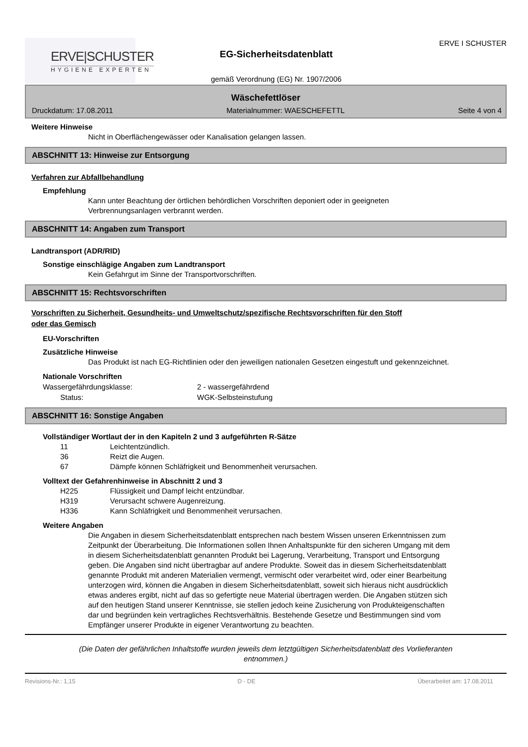ERVE|SCHUSTER
HYGIENE EXPERTEN
EG-Sicherheitsdatenblatt
gemäß Verordnung (EG) Nr. 1907/2006
ERVE I SCHUSTER
Wäschefettlöser
Druckdatum: 17.08.2011 Materialnummer: WAESCHEFETTL Seite 4 von 4
Weitere Hinweise
Nicht in Oberflächengewässer oder Kanalisation gelangen lassen.
ABSCHNITT 13: Hinweise zur Entsorgung
Verfahren zur Abfallbehandlung
Empfehlung
Kann unter Beachtung der örtlichen behördlichen Vorschriften deponiert oder in geeigneten Verbrennungsanlagen verbrannt werden.
ABSCHNITT 14: Angaben zum Transport
Landtransport (ADR/RID)
Sonstige einschlägige Angaben zum Landtransport
Kein Gefahrgut im Sinne der Transportvorschriften.
ABSCHNITT 15: Rechtsvorschriften
Vorschriften zu Sicherheit, Gesundheits- und Umweltschutz/spezifische Rechtsvorschriften für den Stoff
oder das Gemisch
EU-Vorschriften
Zusätzliche Hinweise
Das Produkt ist nach EG-Richtlinien oder den jeweiligen nationalen Gesetzen eingestuft und gekennzeichnet.
Nationale Vorschriften
Wassergefährdungsklasse: 2 - wassergefährdend
Status: WGK-Selbsteinstufung
ABSCHNITT 16: Sonstige Angaben
Vollständiger Wortlaut der in den Kapiteln 2 und 3 aufgeführten R-Sätze
11 Leichtentzündlich.
36 Reizt die Augen.
67 Dämpfe können Schläfrigkeit und Benommenheit verursachen.
Volltext der Gefahrenhinweise in Abschnitt 2 und 3
H225 Flüssigkeit und Dampf leicht entzündbar.
H319 Verursacht schwere Augenreizung.
H336 Kann Schläfrigkeit und Benommenheit verursachen.
Weitere Angaben
Die Angaben in diesem Sicherheitsdatenblatt entsprechen nach bestem Wissen unseren Erkenntnissen zum Zeitpunkt der Überarbeitung. Die Informationen sollen Ihnen Anhaltspunkte für den sicheren Umgang mit dem in diesem Sicherheitsdatenblatt genannten Produkt bei Lagerung, Verarbeitung, Transport und Entsorgung geben. Die Angaben sind nicht übertragbar auf andere Produkte. Soweit das in diesem Sicherheitsdatenblatt genannte Produkt mit anderen Materialien vermengt, vermischt oder verarbeitet wird, oder einer Bearbeitung unterzogen wird, können die Angaben in diesem Sicherheitsdatenblatt, soweit sich hieraus nicht ausdrücklich etwas anderes ergibt, nicht auf das so gefertigte neue Material übertragen werden. Die Angaben stützen sich auf den heutigen Stand unserer Kenntnisse, sie stellen jedoch keine Zusicherung von Produkteigenschaften dar und begründen kein vertragliches Rechtsverhältnis. Bestehende Gesetze und Bestimmungen sind vom Empfänger unserer Produkte in eigener Verantwortung zu beachten.
(Die Daten der gefährlichen Inhaltstoffe wurden jeweils dem letztgültigen Sicherheitsdatenblatt des Vorlieferanten
entnommen.)
Revisions-Nr.: 1,15 D - DE Überarbeitet am: 17.08.2011